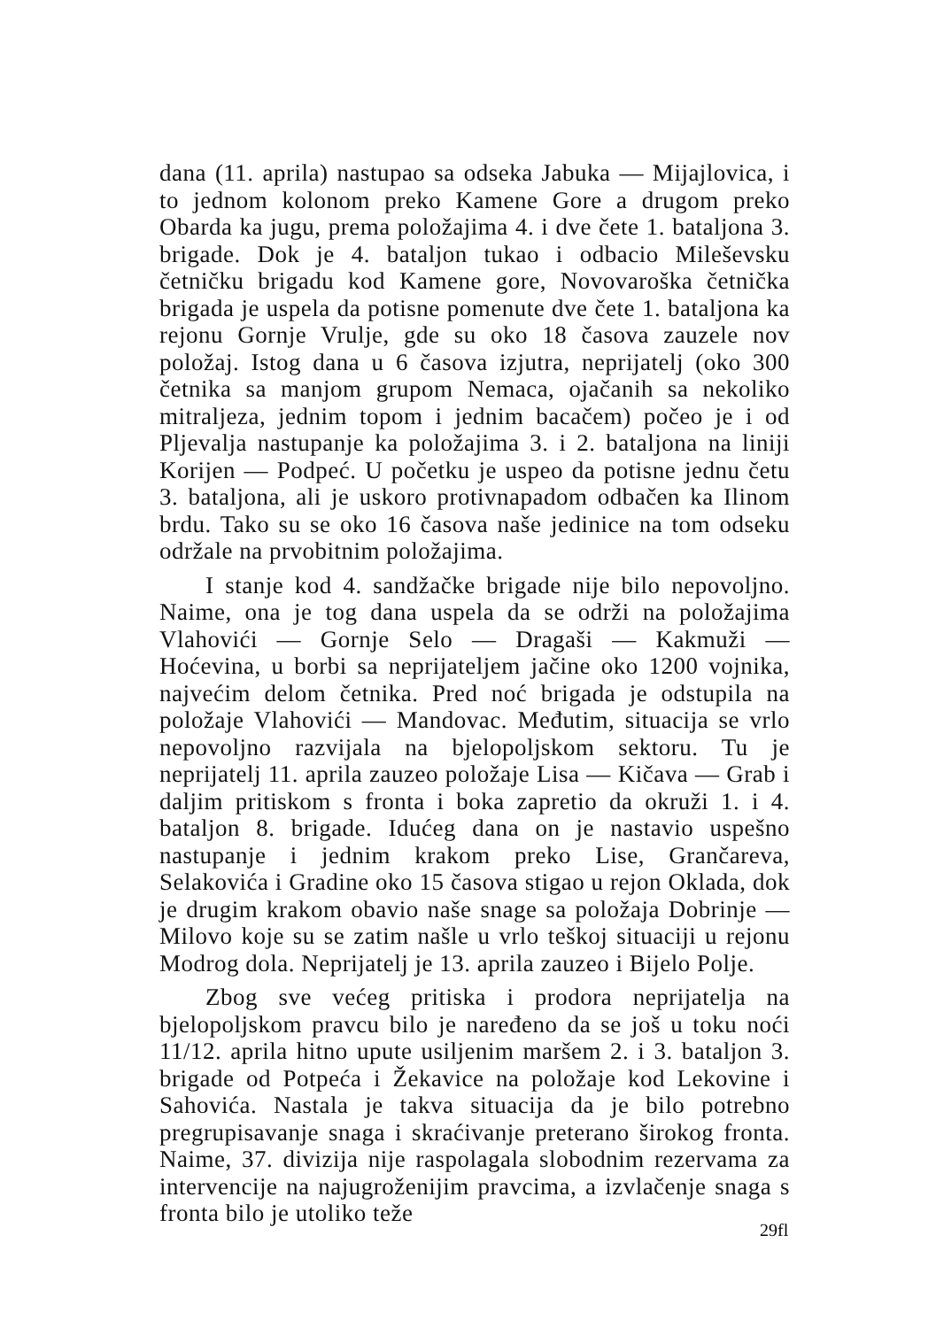dana (11. aprila) nastupao sa odseka Jabuka — Mijajlovica, i to jednom kolonom preko Kamene Gore a drugom preko Obarda ka jugu, prema položajima 4. i dve čete 1. bataljona 3. brigade. Dok je 4. bataljon tukao i odbacio Mileševsku četničku brigadu kod Kamene gore, Novovaroška četnička brigada je uspela da potisne pomenute dve čete 1. bataljona ka rejonu Gornje Vrulje, gde su oko 18 časova zauzele nov položaj. Istog dana u 6 časova izjutra, neprijatelj (oko 300 četnika sa manjom grupom Nemaca, ojačanih sa nekoliko mitraljeza, jednim topom i jednim bacačem) počeo je i od Pljevalja nastupanje ka položajima 3. i 2. bataljona na liniji Korijen — Podpeć. U početku je uspeo da potisne jednu četu 3. bataljona, ali je uskoro protivnapadom odbačen ka Ilinom brdu. Tako su se oko 16 časova naše jedinice na tom odseku održale na prvobitnim položajima.
I stanje kod 4. sandžačke brigade nije bilo nepovoljno. Naime, ona je tog dana uspela da se održi na položajima Vlahovići — Gornje Selo — Dragaši — Kakmuži — Hoćevina, u borbi sa neprijateljem jačine oko 1200 vojnika, najvećim delom četnika. Pred noć brigada je odstupila na položaje Vlahovići — Mandovac. Međutim, situacija se vrlo nepovoljno razvijala na bjelopoljskom sektoru. Tu je neprijatelj 11. aprila zauzeo položaje Lisa — Kičava — Grab i daljim pritiskom s fronta i boka zapretio da okruži 1. i 4. bataljon 8. brigade. Idućeg dana on je nastavio uspešno nastupanje i jednim krakom preko Lise, Grančareva, Selakovića i Gradine oko 15 časova stigao u rejon Oklada, dok je drugim krakom obavio naše snage sa položaja Dobrinje — Milovo koje su se zatim našle u vrlo teškoj situaciji u rejonu Modrog dola. Neprijatelj je 13. aprila zauzeo i Bijelo Polje.
Zbog sve većeg pritiska i prodora neprijatelja na bjelopoljskom pravcu bilo je naređeno da se još u toku noći 11/12. aprila hitno upute usiljenim maršem 2. i 3. bataljon 3. brigade od Potpeća i Žekavice na položaje kod Lekovine i Sahovića. Nastala je takva situacija da je bilo potrebno pregrupisavanje snaga i skraćivanje preterano širokog fronta. Naime, 37. divizija nije raspolagala slobodnim rezervama za intervencije na najugroženijim pravcima, a izvlačenje snaga s fronta bilo je utoliko teže
29fl